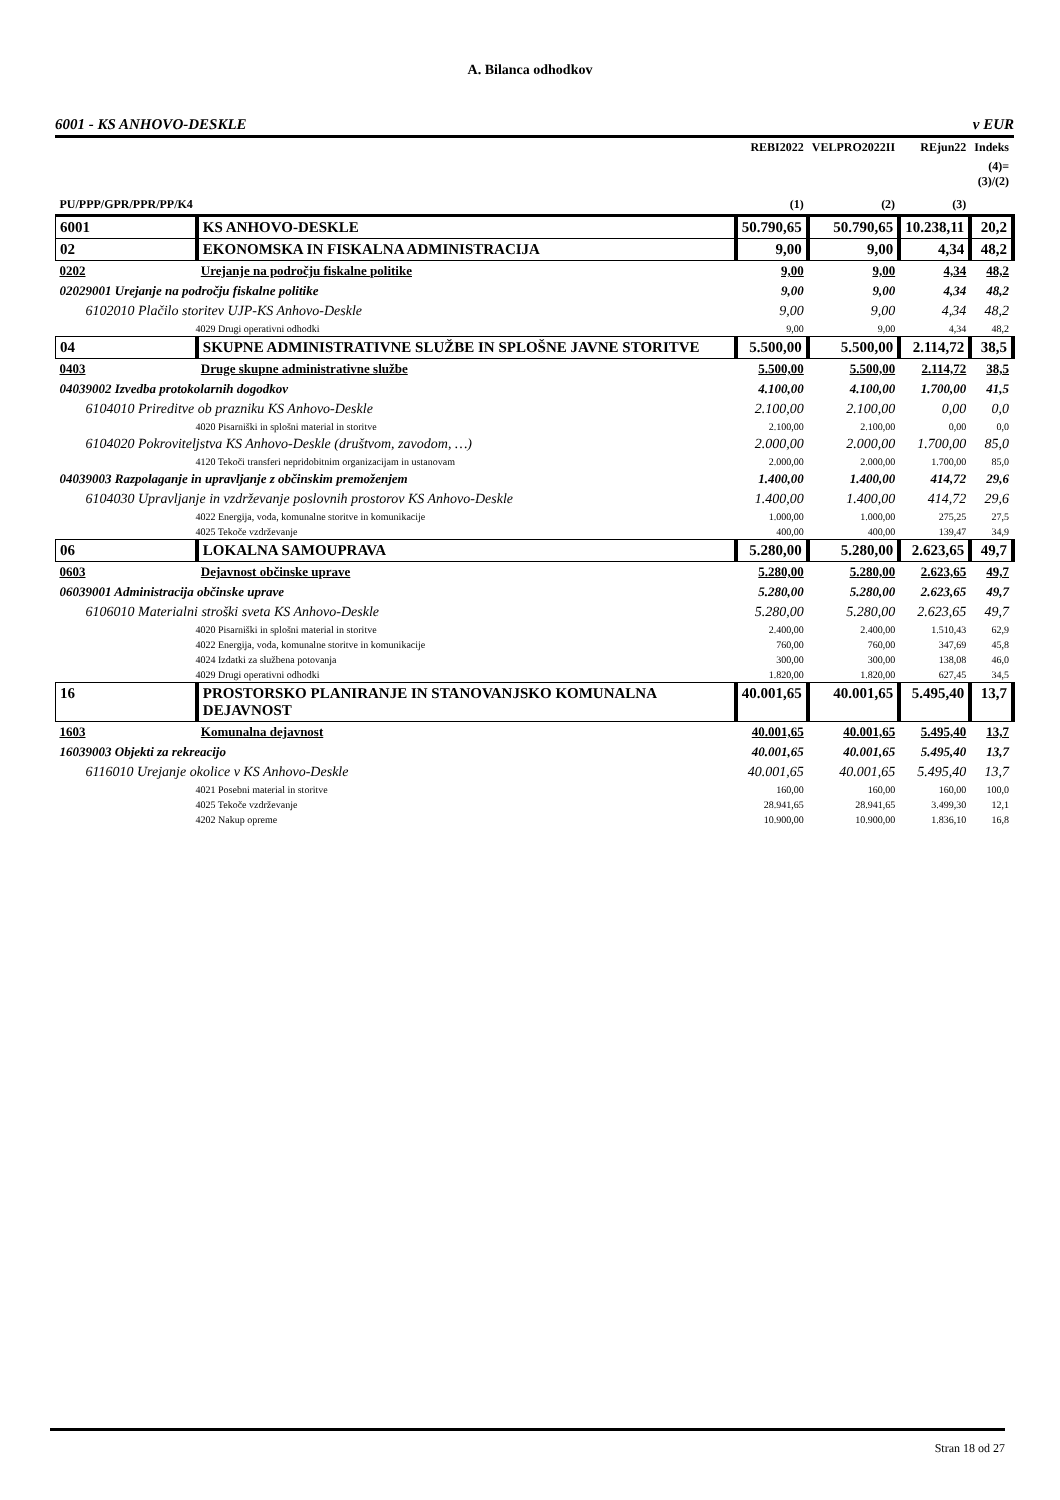A. Bilanca odhodkov
6001 - KS ANHOVO-DESKLE v EUR
| | | REBI2022 | VELPRO2022II | REjun22 | Indeks |
| --- | --- | --- | --- | --- | --- |
| PU/PPP/GPR/PPR/PP/K4 | | (1) | (2) | (3) | (4)= (3)/(2) |
| 6001 | KS ANHOVO-DESKLE | 50.790,65 | 50.790,65 | 10.238,11 | 20,2 |
| 02 | EKONOMSKA IN FISKALNA ADMINISTRACIJA | 9,00 | 9,00 | 4,34 | 48,2 |
| 0202 | Urejanje na področju fiskalne politike | 9,00 | 9,00 | 4,34 | 48,2 |
| 02029001 Urejanje na področju fiskalne politike | | 9,00 | 9,00 | 4,34 | 48,2 |
| 6102010 Plačilo storitev UJP-KS Anhovo-Deskle | | 9,00 | 9,00 | 4,34 | 48,2 |
| 4029 Drugi operativni odhodki | | 9,00 | 9,00 | 4,34 | 48,2 |
| 04 | SKUPNE ADMINISTRATIVNE SLUŽBE IN SPLOŠNE JAVNE STORITVE | 5.500,00 | 5.500,00 | 2.114,72 | 38,5 |
| 0403 | Druge skupne administrativne službe | 5.500,00 | 5.500,00 | 2.114,72 | 38,5 |
| 04039002 Izvedba protokolarnih dogodkov | | 4.100,00 | 4.100,00 | 1.700,00 | 41,5 |
| 6104010 Prireditve ob prazniku KS Anhovo-Deskle | | 2.100,00 | 2.100,00 | 0,00 | 0,0 |
| 4020 Pisarniški in splošni material in storitve | | 2.100,00 | 2.100,00 | 0,00 | 0,0 |
| 6104020 Pokroviteljstva KS Anhovo-Deskle (društvom, zavodom, …) | | 2.000,00 | 2.000,00 | 1.700,00 | 85,0 |
| 4120 Tekoči transferi nepridobitnim organizacijam in ustanovam | | 2.000,00 | 2.000,00 | 1.700,00 | 85,0 |
| 04039003 Razpolaganje in upravljanje z občinskim premoženjem | | 1.400,00 | 1.400,00 | 414,72 | 29,6 |
| 6104030 Upravljanje in vzdrževanje poslovnih prostorov KS Anhovo-Deskle | | 1.400,00 | 1.400,00 | 414,72 | 29,6 |
| 4022 Energija, voda, komunalne storitve in komunikacije | | 1.000,00 | 1.000,00 | 275,25 | 27,5 |
| 4025 Tekoče vzdrževanje | | 400,00 | 400,00 | 139,47 | 34,9 |
| 06 | LOKALNA SAMOUPRAVA | 5.280,00 | 5.280,00 | 2.623,65 | 49,7 |
| 0603 | Dejavnost občinske uprave | 5.280,00 | 5.280,00 | 2.623,65 | 49,7 |
| 06039001 Administracija občinske uprave | | 5.280,00 | 5.280,00 | 2.623,65 | 49,7 |
| 6106010 Materialni stroški sveta KS Anhovo-Deskle | | 5.280,00 | 5.280,00 | 2.623,65 | 49,7 |
| 4020 Pisarniški in splošni material in storitve | | 2.400,00 | 2.400,00 | 1.510,43 | 62,9 |
| 4022 Energija, voda, komunalne storitve in komunikacije | | 760,00 | 760,00 | 347,69 | 45,8 |
| 4024 Izdatki za službena potovanja | | 300,00 | 300,00 | 138,08 | 46,0 |
| 4029 Drugi operativni odhodki | | 1.820,00 | 1.820,00 | 627,45 | 34,5 |
| 16 | PROSTORSKO PLANIRANJE IN STANOVANJSKO KOMUNALNA DEJAVNOST | 40.001,65 | 40.001,65 | 5.495,40 | 13,7 |
| 1603 | Komunalna dejavnost | 40.001,65 | 40.001,65 | 5.495,40 | 13,7 |
| 16039003 Objekti za rekreacijo | | 40.001,65 | 40.001,65 | 5.495,40 | 13,7 |
| 6116010 Urejanje okolice v KS Anhovo-Deskle | | 40.001,65 | 40.001,65 | 5.495,40 | 13,7 |
| 4021 Posebni material in storitve | | 160,00 | 160,00 | 160,00 | 100,0 |
| 4025 Tekoče vzdrževanje | | 28.941,65 | 28.941,65 | 3.499,30 | 12,1 |
| 4202 Nakup opreme | | 10.900,00 | 10.900,00 | 1.836,10 | 16,8 |
Stran 18 od 27